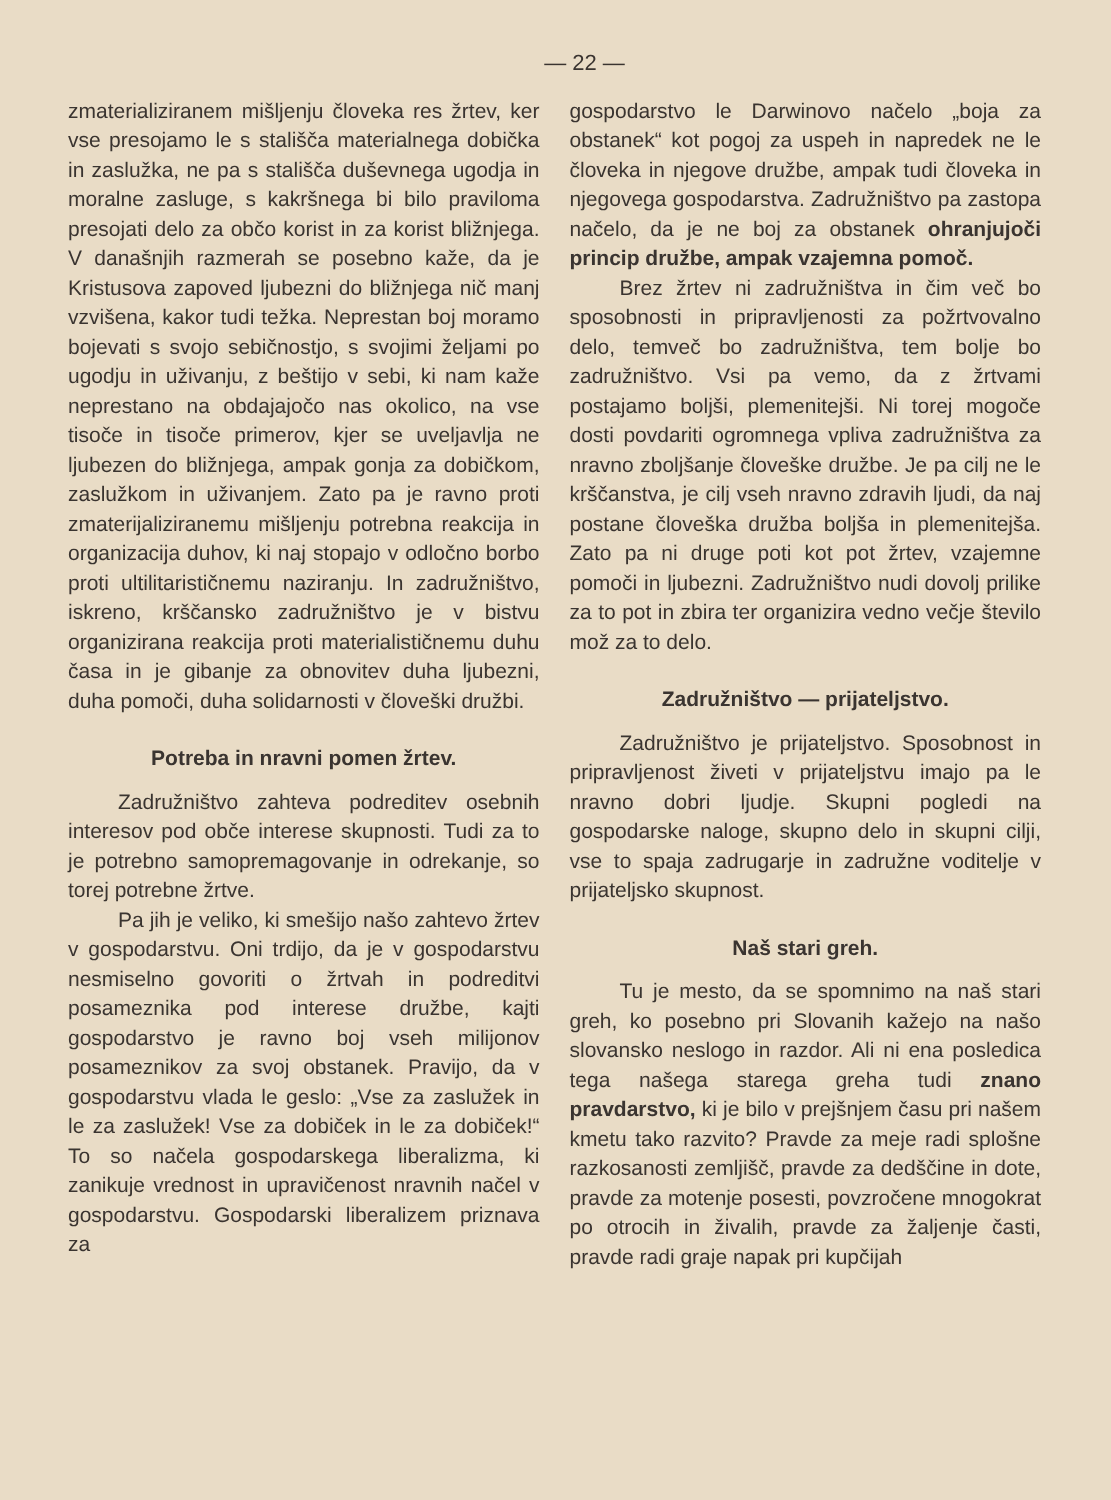— 22 —
zmaterializiranem mišljenju človeka res žrtev, ker vse presojamo le s stališča materialnega dobička in zaslužka, ne pa s stališča duševnega ugodja in moralne zasluge, s kakršnega bi bilo praviloma presojati delo za občo korist in za korist bližnjega. V današnjih razmerah se posebno kaže, da je Kristusova zapoved ljubezni do bližnjega nič manj vzvišena, kakor tudi težka. Neprestan boj moramo bojevati s svojo sebičnostjo, s svojimi željami po ugodju in uživanju, z beštijo v sebi, ki nam kaže neprestano na obdajajočo nas okolico, na vse tisoče in tisoče primerov, kjer se uveljavlja ne ljubezen do bližnjega, ampak gonja za dobičkom, zaslužkom in uživanjem. Zato pa je ravno proti zmaterijaliziranemu mišljenju potrebna reakcija in organizacija duhov, ki naj stopajo v odločno borbo proti ultilitarističnemu naziranju. In zadružništvo, iskreno, krščansko zadružništvo je v bistvu organizirana reakcija proti materialističnemu duhu časa in je gibanje za obnovitev duha ljubezni, duha pomoči, duha solidarnosti v človeški družbi.
Potreba in nravni pomen žrtev.
Zadružništvo zahteva podreditev osebnih interesov pod obče interese skupnosti. Tudi za to je potrebno samopremagovanje in odrekanje, so torej potrebne žrtve.
Pa jih je veliko, ki smešijo našo zahtevo žrtev v gospodarstvu. Oni trdijo, da je v gospodarstvu nesmiselno govoriti o žrtvah in podreditvi posameznika pod interese družbe, kajti gospodarstvo je ravno boj vseh milijonov posameznikov za svoj obstanek. Pravijo, da v gospodarstvu vlada le geslo: „Vse za zaslužek in le za zaslužek! Vse za dobiček in le za dobiček!“ To so načela gospodarskega liberalizma, ki zanikuje vrednost in upravičenost nravnih načel v gospodarstvu. Gospodarski liberalizem priznava za
gospodarstvo le Darwinovo načelo „boja za obstanek“ kot pogoj za uspeh in napredek ne le človeka in njegove družbe, ampak tudi človeka in njegovega gospodarstva. Zadružništvo pa zastopa načelo, da je ne boj za obstanek ohranjujoči princip družbe, ampak vzajemna pomoč.
Brez žrtev ni zadružništva in čim več bo sposobnosti in pripravljenosti za požrtvovalno delo, temveč bo zadružništva, tem bolje bo zadružništvo. Vsi pa vemo, da z žrtvami postajamo boljši, plemenitejši. Ni torej mogoče dosti povdariti ogromnega vpliva zadružništva za nravno zboljšanje človeške družbe. Je pa cilj ne le krščanstva, je cilj vseh nravno zdravih ljudi, da naj postane človeška družba boljša in plemenitejša. Zato pa ni druge poti kot pot žrtev, vzajemne pomoči in ljubezni. Zadružništvo nudi dovolj prilike za to pot in zbira ter organizira vedno večje število mož za to delo.
Zadružništvo — prijateljstvo.
Zadružništvo je prijateljstvo. Sposobnost in pripravljenost živeti v prijateljstvu imajo pa le nravno dobri ljudje. Skupni pogledi na gospodarske naloge, skupno delo in skupni cilji, vse to spaja zadrugarje in zadružne voditelje v prijateljsko skupnost.
Naš stari greh.
Tu je mesto, da se spomnimo na naš stari greh, ko posebno pri Slovanih kažejo na našo slovansko neslogo in razdor. Ali ni ena posledica tega našega starega greha tudi znano pravdarstvo, ki je bilo v prejšnjem času pri našem kmetu tako razvito? Pravde za meje radi splošne razkosanosti zemljišč, pravde za dedščine in dote, pravde za motenje posesti, povzročene mnogokrat po otrocih in živalih, pravde za žaljenje časti, pravde radi graje napak pri kupčijah